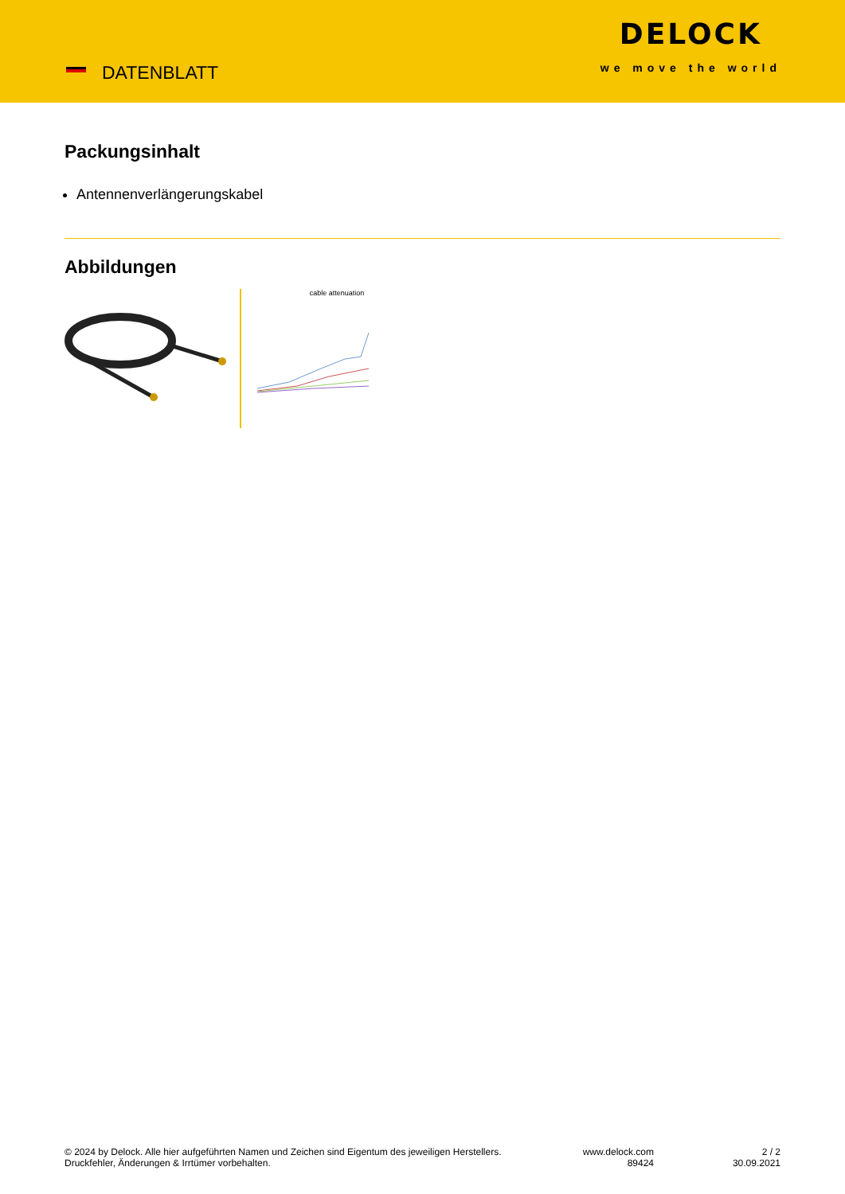DATENBLATT
DELOCK
we move the world
Packungsinhalt
Antennenverlängerungskabel
Abbildungen
cable attenuation
© 2024 by Delock. Alle hier aufgeführten Namen und Zeichen sind Eigentum des jeweiligen Herstellers. Druckfehler, Änderungen & Irrtümer vorbehalten.
www.delock.com
89424
2 / 2
30.09.2021